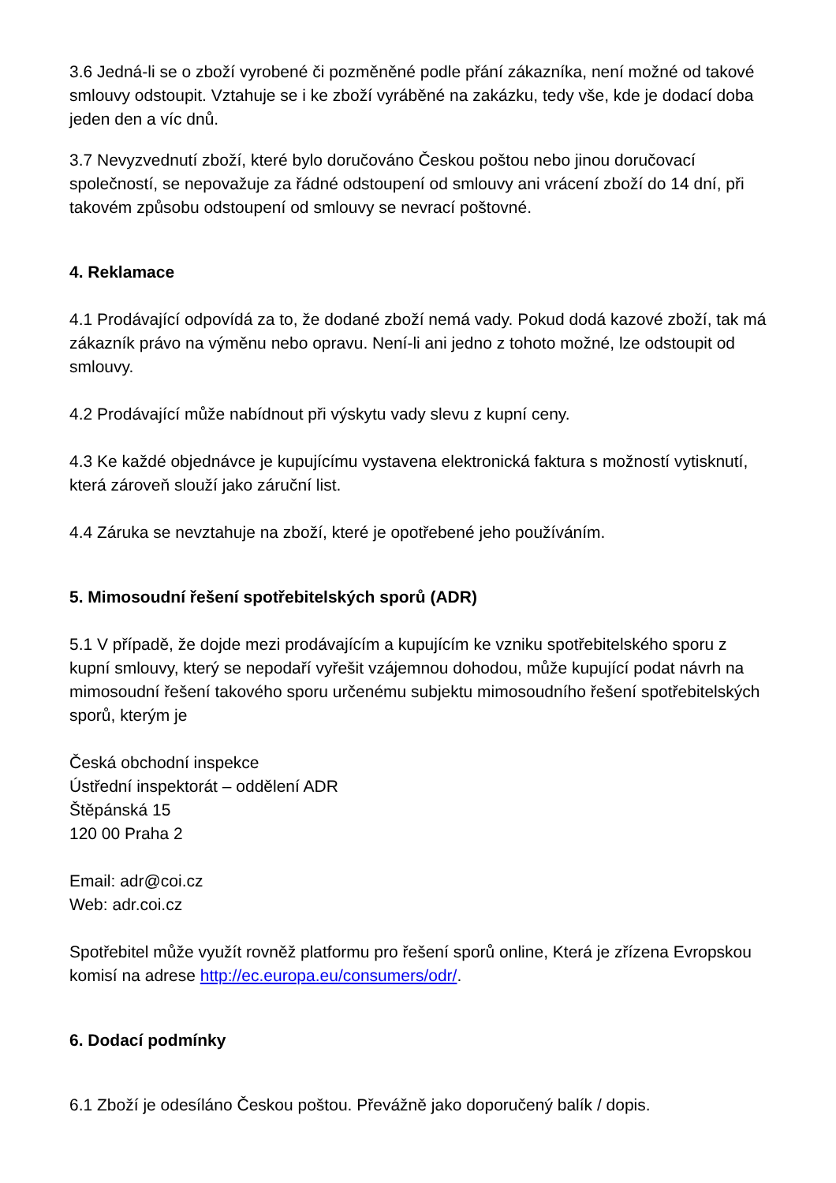3.6 Jedná-li se o zboží vyrobené či pozměněné podle přání zákazníka, není možné od takové smlouvy odstoupit. Vztahuje se i ke zboží vyráběné na zakázku, tedy vše, kde je dodací doba jeden den a víc dnů.
3.7 Nevyzvednutí zboží, které bylo doručováno Českou poštou nebo jinou doručovací společností, se nepovažuje za řádné odstoupení od smlouvy ani vrácení zboží do 14 dní, při takovém způsobu odstoupení od smlouvy se nevrací poštovné.
4. Reklamace
4.1 Prodávající odpovídá za to, že dodané zboží nemá vady. Pokud dodá kazové zboží, tak má zákazník právo na výměnu nebo opravu. Není-li ani jedno z tohoto možné, lze odstoupit od smlouvy.
4.2 Prodávající může nabídnout při výskytu vady slevu z kupní ceny.
4.3 Ke každé objednávce je kupujícímu vystavena elektronická faktura s možností vytisknutí, která zároveň slouží jako záruční list.
4.4 Záruka se nevztahuje na zboží, které je opotřebené jeho používáním.
5. Mimosoudní řešení spotřebitelských sporů (ADR)
5.1 V případě, že dojde mezi prodávajícím a kupujícím ke vzniku spotřebitelského sporu z kupní smlouvy, který se nepodaří vyřešit vzájemnou dohodou, může kupující podat návrh na mimosoudní řešení takového sporu určenému subjektu mimosoudního řešení spotřebitelských sporů, kterým je
Česká obchodní inspekce
Ústřední inspektorát – oddělení ADR
Štěpánská 15
120 00 Praha 2
Email: adr@coi.cz
Web: adr.coi.cz
Spotřebitel může využít rovněž platformu pro řešení sporů online, Která je zřízena Evropskou komisí na adrese http://ec.europa.eu/consumers/odr/.
6. Dodací podmínky
6.1 Zboží je odesíláno Českou poštou. Převážně jako doporučený balík / dopis.